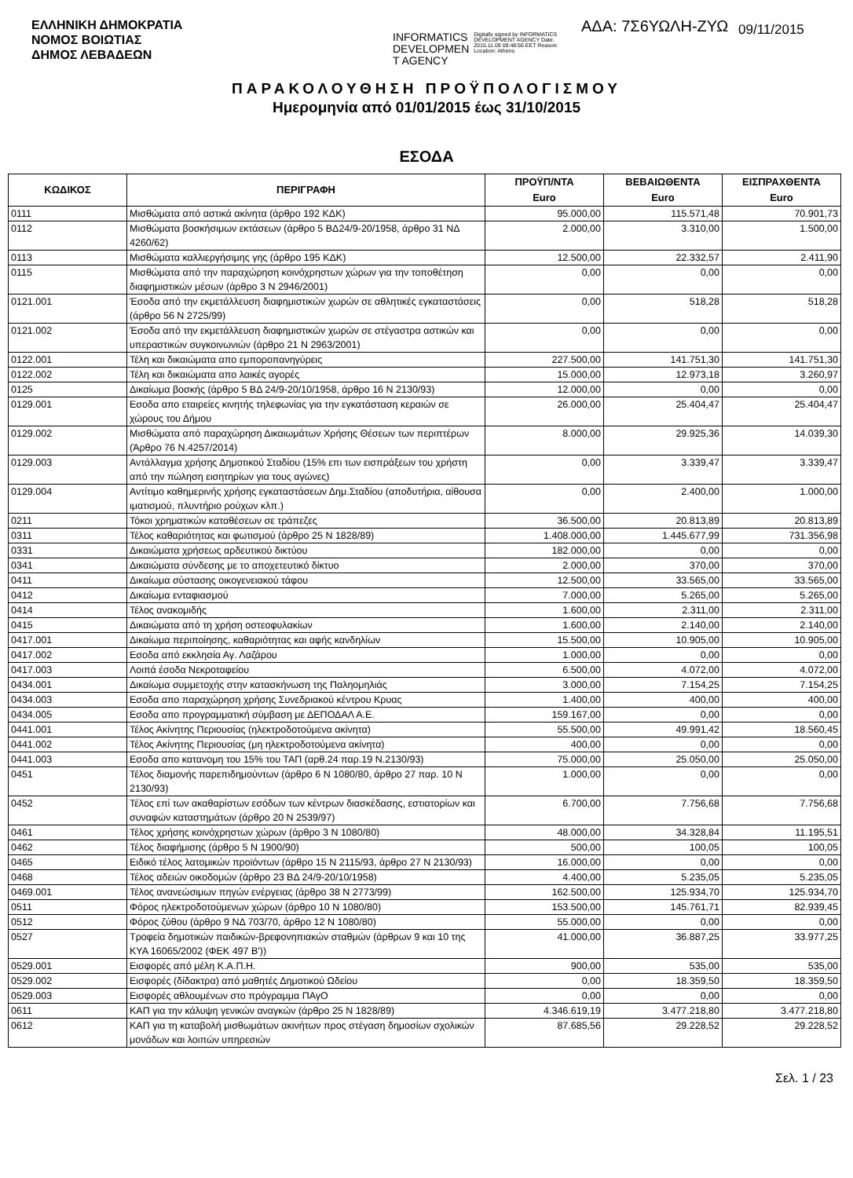ΕΛΛΗΝΙΚΗ ΔΗΜΟΚΡΑΤΙΑ
ΝΟΜΟΣ ΒΟΙΩΤΙΑΣ
ΔΗΜΟΣ ΛΕΒΑΔΕΩΝ
INFORMATICS DEVELOPMEN T AGENCY
Digitally signed by INFORMATICS DEVELOPMENT AGENCY Date: 2015.11.09 09:48:56 EET Reason: Location: Athens
ΑΔΑ: 7Σ6ΥΩΛΗ-ΖΥΩ
09/11/2015
ΠΑΡΑΚΟΛΟΥΘΗΣΗ ΠΡΟΫΠΟΛΟΓΙΣΜΟΥ
Ημερομηνία από 01/01/2015 έως 31/10/2015
ΕΣΟΔΑ
| ΚΩΔΙΚΟΣ | ΠΕΡΙΓΡΑΦΗ | ΠΡΟΫΠ/ΝΤΑ Euro | ΒΕΒΑΙΩΘΕΝΤΑ Euro | ΕΙΣΠΡΑΧΘΕΝΤΑ Euro |
| --- | --- | --- | --- | --- |
| 0111 | Μισθώματα από αστικά ακίνητα (άρθρο 192 ΚΔΚ) | 95.000,00 | 115.571,48 | 70.901,73 |
| 0112 | Μισθώματα βοσκήσιμων εκτάσεων (άρθρο 5 ΒΔ24/9-20/1958, άρθρο 31 ΝΔ 4260/62) | 2.000,00 | 3.310,00 | 1.500,00 |
| 0113 | Μισθώματα καλλιεργήσιμης γης (άρθρο 195 ΚΔΚ) | 12.500,00 | 22.332,57 | 2.411,90 |
| 0115 | Μισθώματα από την παραχώρηση κοινόχρηστων χώρων για την τοποθέτηση διαφημιστικών μέσων (άρθρο 3 Ν 2946/2001) | 0,00 | 0,00 | 0,00 |
| 0121.001 | Έσοδα από την εκμετάλλευση διαφημιστικών χωρών σε αθλητικές εγκαταστάσεις (άρθρο 56 Ν 2725/99) | 0,00 | 518,28 | 518,28 |
| 0121.002 | Έσοδα από την εκμετάλλευση διαφημιστικών χωρών σε στέγαστρα αστικών και υπεραστικών συγκοινωνιών (άρθρο 21 Ν 2963/2001) | 0,00 | 0,00 | 0,00 |
| 0122.001 | Τέλη και δικαιώματα απο εμποροπανηγύρεις | 227.500,00 | 141.751,30 | 141.751,30 |
| 0122.002 | Τέλη και δικαιώματα απο λαικές αγορές | 15.000,00 | 12.973,18 | 3.260,97 |
| 0125 | Δικαίωμα βοσκής (άρθρο 5 ΒΔ 24/9-20/10/1958, άρθρο 16 Ν 2130/93) | 12.000,00 | 0,00 | 0,00 |
| 0129.001 | Εσοδα απο εταιρείες κινητής τηλεφωνίας για την εγκατάσταση κεραιών σε χώρους του Δήμου | 26.000,00 | 25.404,47 | 25.404,47 |
| 0129.002 | Μισθώματα από παραχώρηση Δικαιωμάτων Χρήσης Θέσεων των περιπτέρων (Άρθρο 76 Ν.4257/2014) | 8.000,00 | 29.925,36 | 14.039,30 |
| 0129.003 | Αντάλλαγμα χρήσης Δημοτικού Σταδίου (15% επι των εισπράξεων του χρήστη από την πώληση εισητηρίων για τους αγώνες) | 0,00 | 3.339,47 | 3.339,47 |
| 0129.004 | Αντίτιμο καθημερινής χρήσης εγκαταστάσεων Δημ.Σταδίου (αποδυτήρια, αίθουσα ιματισμού, πλυντήριο ρούχων κλπ.) | 0,00 | 2.400,00 | 1.000,00 |
| 0211 | Τόκοι χρηματικών καταθέσεων σε τράπεζες | 36.500,00 | 20.813,89 | 20.813,89 |
| 0311 | Τέλος καθαριότητας και φωτισμού (άρθρο 25 Ν 1828/89) | 1.408.000,00 | 1.445.677,99 | 731.356,98 |
| 0331 | Δικαιώματα χρήσεως αρδευτικού δικτύου | 182.000,00 | 0,00 | 0,00 |
| 0341 | Δικαιώματα σύνδεσης με το αποχετευτικό δίκτυο | 2.000,00 | 370,00 | 370,00 |
| 0411 | Δικαίωμα σύστασης οικογενειακού τάφου | 12.500,00 | 33.565,00 | 33.565,00 |
| 0412 | Δικαίωμα ενταφιασμού | 7.000,00 | 5.265,00 | 5.265,00 |
| 0414 | Τέλος ανακομιδής | 1.600,00 | 2.311,00 | 2.311,00 |
| 0415 | Δικαιώματα από τη χρήση οστεοφυλακίων | 1.600,00 | 2.140,00 | 2.140,00 |
| 0417.001 | Δικαίωμα περιποίησης, καθαριότητας και αφής κανδηλίων | 15.500,00 | 10.905,00 | 10.905,00 |
| 0417.002 | Εσοδα από εκκλησία Αγ. Λαζάρου | 1.000,00 | 0,00 | 0,00 |
| 0417.003 | Λοιπά έσοδα Νεκροταφείου | 6.500,00 | 4.072,00 | 4.072,00 |
| 0434.001 | Δικαίωμα συμμετοχής στην κατασκήνωση της Παληομηλιάς | 3.000,00 | 7.154,25 | 7.154,25 |
| 0434.003 | Εσοδα απο παραχώρηση χρήσης Συνεδριακού κέντρου Κρυας | 1.400,00 | 400,00 | 400,00 |
| 0434.005 | Εσοδα απο προγραμματική σύμβαση με ΔΕΠΟΔΑΛ Α.Ε. | 159.167,00 | 0,00 | 0,00 |
| 0441.001 | Τέλος Ακίνητης Περιουσίας (ηλεκτροδοτούμενα ακίνητα) | 55.500,00 | 49.991,42 | 18.560,45 |
| 0441.002 | Τέλος Ακίνητης Περιουσίας (μη ηλεκτροδοτούμενα ακίνητα) | 400,00 | 0,00 | 0,00 |
| 0441.003 | Εσοδα απο κατανομη του 15% του ΤΑΠ (αρθ.24 παρ.19 Ν.2130/93) | 75.000,00 | 25.050,00 | 25.050,00 |
| 0451 | Τέλος διαμονής παρεπιδημούντων (άρθρο 6 Ν 1080/80, άρθρο 27 παρ. 10 Ν 2130/93) | 1.000,00 | 0,00 | 0,00 |
| 0452 | Τέλος επί των ακαθαρίστων εσόδων των κέντρων διασκέδασης, εστιατορίων και συναφών καταστημάτων (άρθρο 20 Ν 2539/97) | 6.700,00 | 7.756,68 | 7.756,68 |
| 0461 | Τέλος χρήσης κοινόχρηστων χώρων (άρθρο 3 Ν 1080/80) | 48.000,00 | 34.328,84 | 11.195,51 |
| 0462 | Τέλος διαφήμισης (άρθρο 5 Ν 1900/90) | 500,00 | 100,05 | 100,05 |
| 0465 | Ειδικό τέλος λατομικών προϊόντων (άρθρο 15 Ν 2115/93, άρθρο 27 Ν 2130/93) | 16.000,00 | 0,00 | 0,00 |
| 0468 | Τέλος αδειών οικοδομών (άρθρο 23 ΒΔ 24/9-20/10/1958) | 4.400,00 | 5.235,05 | 5.235,05 |
| 0469.001 | Τέλος ανανεώσιμων πηγών ενέργειας (άρθρο 38 Ν 2773/99) | 162.500,00 | 125.934,70 | 125.934,70 |
| 0511 | Φόρος ηλεκτροδοτούμενων χώρων (άρθρο 10 Ν 1080/80) | 153.500,00 | 145.761,71 | 82.939,45 |
| 0512 | Φόρος ζύθου (άρθρο 9 ΝΔ 703/70, άρθρο 12 Ν 1080/80) | 55.000,00 | 0,00 | 0,00 |
| 0527 | Τροφεία δημοτικών παιδικών-βρεφονηπιακών σταθμών (άρθρων 9 και 10 της ΚΥΑ 16065/2002 (ΦΕΚ 497 Β')) | 41.000,00 | 36.887,25 | 33.977,25 |
| 0529.001 | Εισφορές από μέλη Κ.Α.Π.Η. | 900,00 | 535,00 | 535,00 |
| 0529.002 | Εισφορές (δίδακτρα) από μαθητές Δημοτικού Ωδείου | 0,00 | 18.359,50 | 18.359,50 |
| 0529.003 | Εισφορές αθλουμένων στο πρόγραμμα ΠΑγΟ | 0,00 | 0,00 | 0,00 |
| 0611 | ΚΑΠ για την κάλυψη γενικών αναγκών (άρθρο 25 Ν 1828/89) | 4.346.619,19 | 3.477.218,80 | 3.477.218,80 |
| 0612 | ΚΑΠ για τη καταβολή μισθωμάτων ακινήτων προς στέγαση δημοσίων σχολικών μονάδων και λοιπών υπηρεσιών | 87.685,56 | 29.228,52 | 29.228,52 |
Σελ. 1 / 23